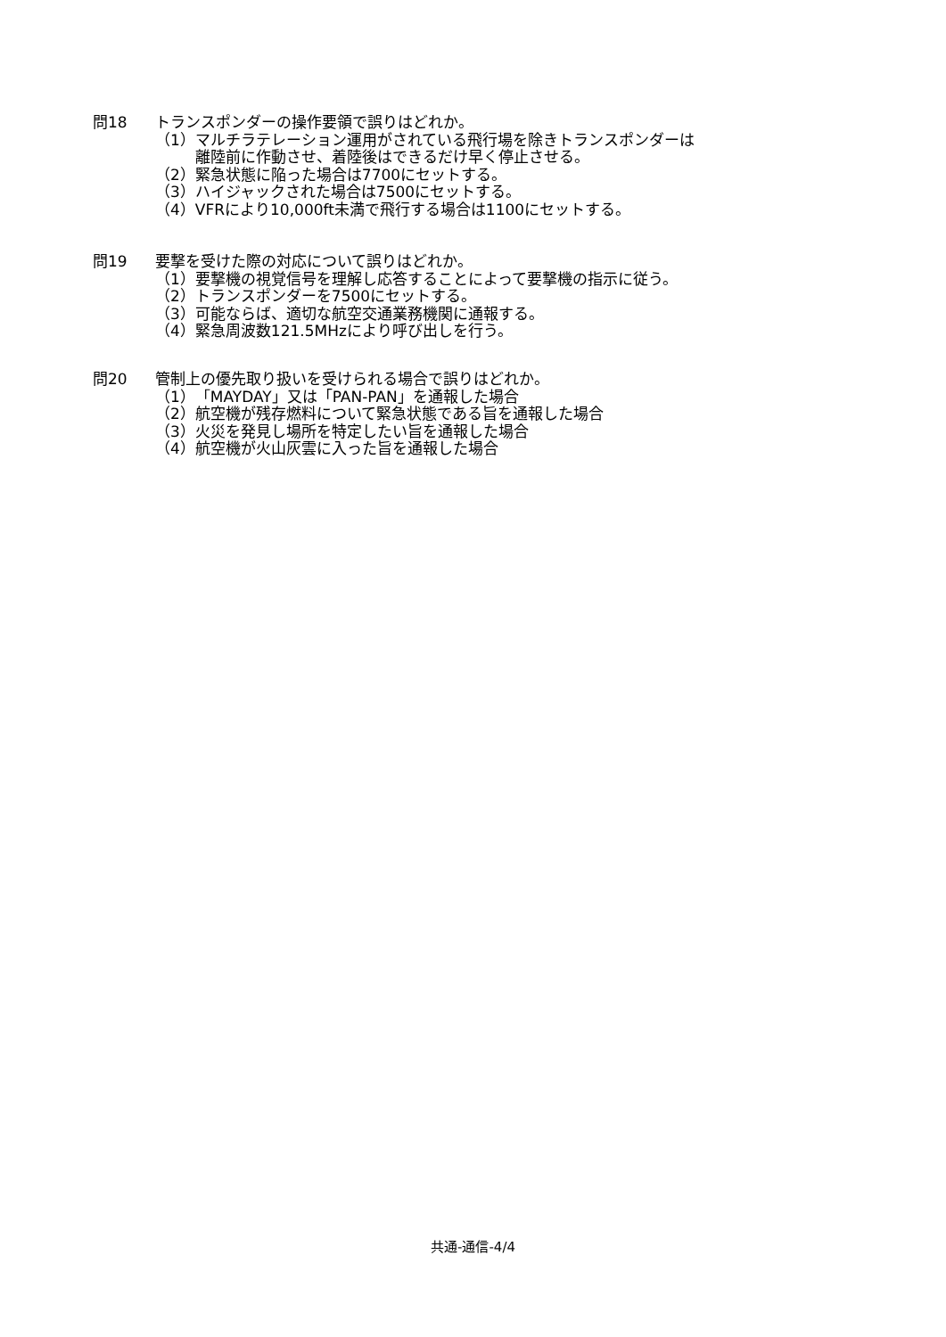問18 トランスポンダーの操作要領で誤りはどれか。
（1）マルチラテレーション運用がされている飛行場を除きトランスポンダーは
離陸前に作動させ、着陸後はできるだけ早く停止させる。
（2）緊急状態に陥った場合は7700にセットする。
（3）ハイジャックされた場合は7500にセットする。
（4）VFRにより10,000ft未満で飛行する場合は1100にセットする。
問19 要撃を受けた際の対応について誤りはどれか。
（1）要撃機の視覚信号を理解し応答することによって要撃機の指示に従う。
（2）トランスポンダーを7500にセットする。
（3）可能ならば、適切な航空交通業務機関に通報する。
（4）緊急周波数121.5MHzにより呼び出しを行う。
問20 管制上の優先取り扱いを受けられる場合で誤りはどれか。
（1）「MAYDAY」又は「PAN-PAN」を通報した場合
（2）航空機が残存燃料について緊急状態である旨を通報した場合
（3）火災を発見し場所を特定したい旨を通報した場合
（4）航空機が火山灰雲に入った旨を通報した場合
共通-通信-4/4